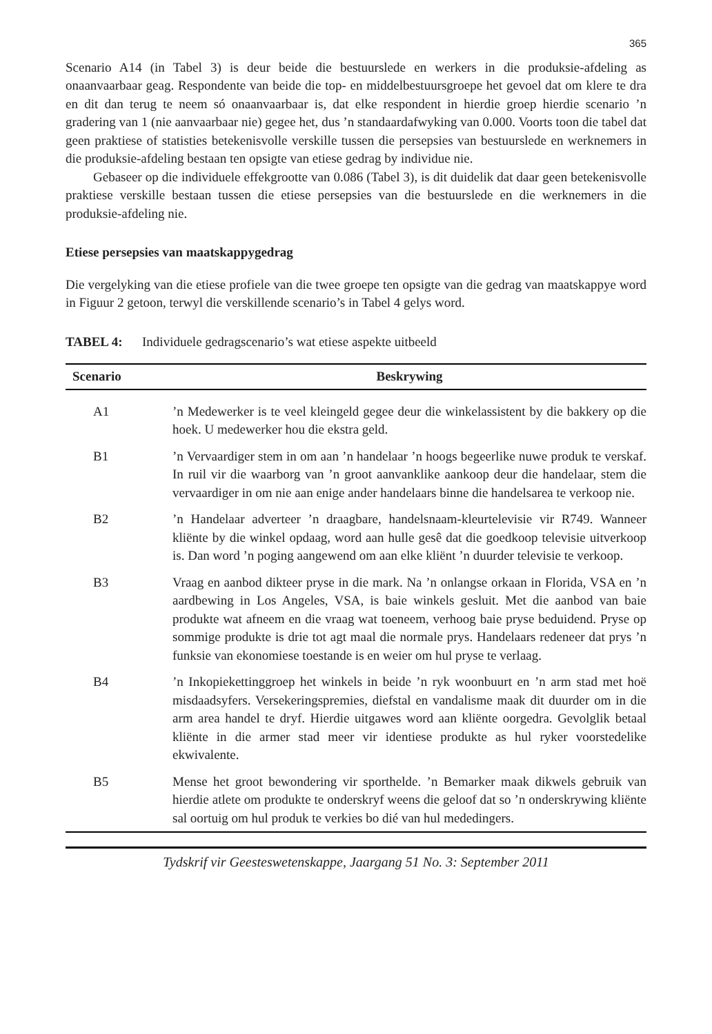365
Scenario A14 (in Tabel 3) is deur beide die bestuurslede en werkers in die produksie-afdeling as onaanvaarbaar geag. Respondente van beide die top- en middelbestuursgroepe het gevoel dat om klere te dra en dit dan terug te neem só onaanvaarbaar is, dat elke respondent in hierdie groep hierdie scenario ’n gradering van 1 (nie aanvaarbaar nie) gegee het, dus ’n standaardafwyking van 0.000. Voorts toon die tabel dat geen praktiese of statisties betekenisvolle verskille tussen die persepsies van bestuurslede en werknemers in die produksie-afdeling bestaan ten opsigte van etiese gedrag by individue nie.
Gebaseer op die individuele effekgrootte van 0.086 (Tabel 3), is dit duidelik dat daar geen betekenisvolle praktiese verskille bestaan tussen die etiese persepsies van die bestuurslede en die werknemers in die produksie-afdeling nie.
Etiese persepsies van maatskappygedrag
Die vergelyking van die etiese profiele van die twee groepe ten opsigte van die gedrag van maatskappye word in Figuur 2 getoon, terwyl die verskillende scenario’s in Tabel 4 gelys word.
TABEL 4: Individuele gedragscenario’s wat etiese aspekte uitbeeld
| Scenario | Beskrywing |
| --- | --- |
| A1 | ’n Medewerker is te veel kleingeld gegee deur die winkelassistent by die bakkery op die hoek. U medewerker hou die ekstra geld. |
| B1 | ’n Vervaardiger stem in om aan ’n handelaar ’n hoogs begeerlike nuwe produk te verskaf. In ruil vir die waarborg van ’n groot aanvanklike aankoop deur die handelaar, stem die vervaardiger in om nie aan enige ander handelaars binne die handelsarea te verkoop nie. |
| B2 | ’n Handelaar adverteer ’n draagbare, handelsnaam-kleurtelevisie vir R749. Wanneer kliënte by die winkel opdaag, word aan hulle gesê dat die goedkoop televisie uitverkoop is. Dan word ’n poging aangewend om aan elke kliënt ’n duurder televisie te verkoop. |
| B3 | Vraag en aanbod dikteer pryse in die mark. Na ’n onlangse orkaan in Florida, VSA en ’n aardbewing in Los Angeles, VSA, is baie winkels gesluit. Met die aanbod van baie produkte wat afneem en die vraag wat toeneem, verhoog baie pryse beduidend. Pryse op sommige produkte is drie tot agt maal die normale prys. Handelaars redeneer dat prys ’n funksie van ekonomiese toestande is en weier om hul pryse te verlaag. |
| B4 | ’n Inkopiekettinggroep het winkels in beide ’n ryk woonbuurt en ’n arm stad met hoë misdaadsyfers. Versekeringspremies, diefstal en vandalisme maak dit duurder om in die arm area handel te dryf. Hierdie uitgawes word aan kliënte oorgedra. Gevolglik betaal kliënte in die armer stad meer vir identiese produkte as hul ryker voorstedelike ekwivalente. |
| B5 | Mense het groot bewondering vir sporthelde. ’n Bemarker maak dikwels gebruik van hierdie atlete om produkte te onderskryf weens die geloof dat so ’n onderskrywing kliënte sal oortuig om hul produk te verkies bo dié van hul mededingers. |
Tydskrif vir Geesteswetenskappe, Jaargang 51 No. 3: September 2011